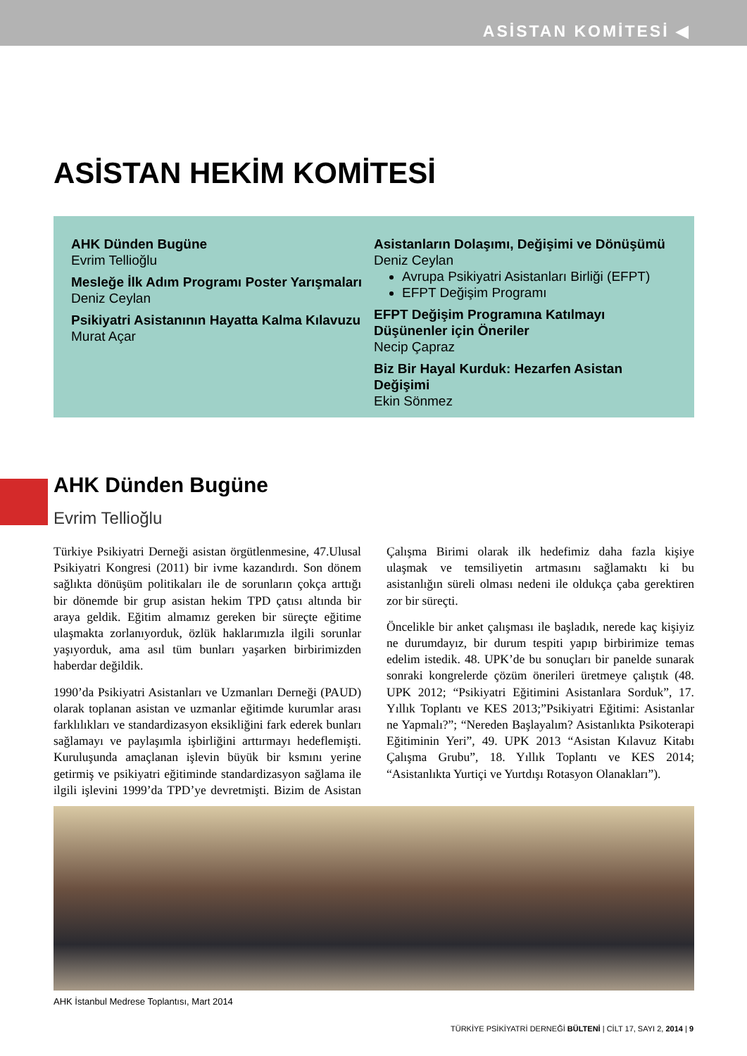ASİSTAN KOMİTESİ ◀
ASİSTAN HEKİM KOMİTESİ
AHK Dünden Bugüne
Evrim Tellioğlu
Mesleğe İlk Adım Programı Poster Yarışmaları
Deniz Ceylan
Psikiyatri Asistanının Hayatta Kalma Kılavuzu
Murat Açar
Asistanların Dolaşımı, Değişimi ve Dönüşümü
Deniz Ceylan
Avrupa Psikiyatri Asistanları Birliği (EFPT)
EFPT Değişim Programı
EFPT Değişim Programına Katılmayı Düşünenler için Öneriler
Necip Çapraz
Biz Bir Hayal Kurduk: Hezarfen Asistan Değişimi
Ekin Sönmez
AHK Dünden Bugüne
Evrim Tellioğlu
Türkiye Psikiyatri Derneği asistan örgütlenmesine, 47.Ulusal Psikiyatri Kongresi (2011) bir ivme kazandırdı. Son dönem sağlıkta dönüşüm politikaları ile de sorunların çokça arttığı bir dönemde bir grup asistan hekim TPD çatısı altında bir araya geldik. Eğitim almamız gereken bir süreçte eğitime ulaşmakta zorlanıyorduk, özlük haklarımızla ilgili sorunlar yaşıyorduk, ama asıl tüm bunları yaşarken birbirimizden haberdar değildik.
1990’da Psikiyatri Asistanları ve Uzmanları Derneği (PAUD) olarak toplanan asistan ve uzmanlar eğitimde kurumlar arası farklılıkları ve standardizasyon eksikliğini fark ederek bunları sağlamayı ve paylaşımla işbirliğini arttırmayı hedeflemişti. Kuruluşunda amaçlanan işlevin büyük bir ksmını yerine getirmiş ve psikiyatri eğitiminde standardizasyon sağlama ile ilgili işlevini 1999’da TPD’ye devretmişti. Bizim de Asistan Çalışma Birimi olarak ilk hedefimiz daha fazla kişiye ulaşmak ve temsiliyetin artmasını sağlamaktı ki bu asistanlığın süreli olması nedeni ile oldukça çaba gerektiren zor bir süreçti.
Öncelikle bir anket çalışması ile başladık, nerede kaç kişiyiz ne durumdayız, bir durum tespiti yapıp birbirimize temas edelim istedik. 48. UPK’de bu sonuçları bir panelde sunarak sonraki kongrelerde çözüm önerileri üretmeye çalıştık (48. UPK 2012; “Psikiyatri Eğitimini Asistanlara Sorduk”, 17. Yıllık Toplantı ve KES 2013;”Psikiyatri Eğitimi: Asistanlar ne Yapmalı?”; “Nereden Başlayalım? Asistanlıkta Psikoterapi Eğitiminin Yeri”, 49. UPK 2013 “Asistan Kılavuz Kitabı Çalışma Grubu”, 18. Yıllık Toplantı ve KES 2014; “Asistanlıkta Yurtiçi ve Yurtdışı Rotasyon Olanakları”).
AHK İstanbul Medrese Toplantısı, Mart 2014
TÜRKİYE PSİKİYATRİ DERNEĞİ BÜLTENİ | CİLT 17, SAYI 2, 2014 | 9